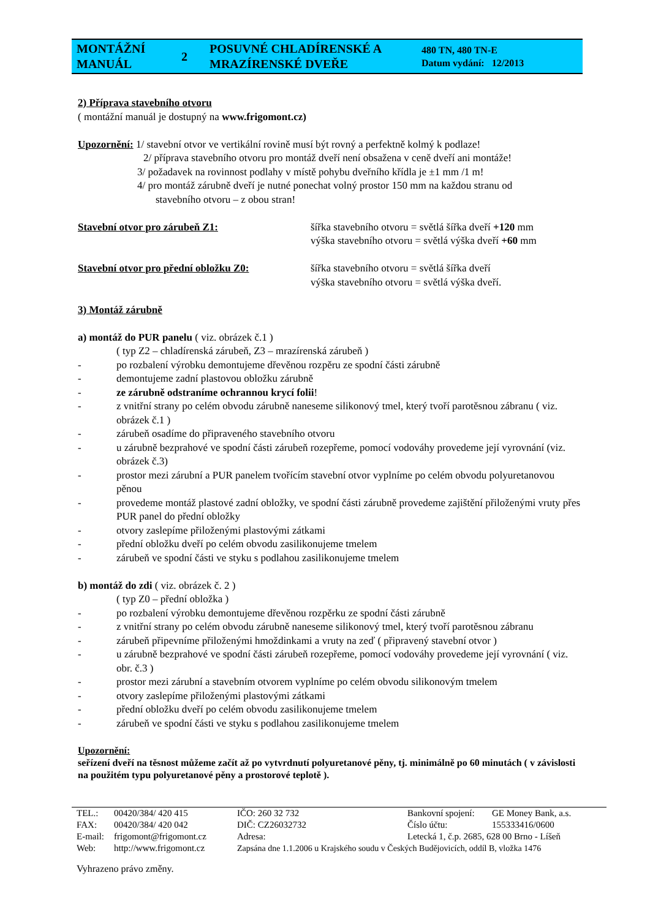| MONTÁŽNÍ MANUÁL | 2 | POSUVNÉ CHLADÍRENSKÉ A MRAZÍRENSKÉ DVEŘE | 480 TN, 480 TN-E Datum vydání: 12/2013 |
2) Příprava stavebního otvoru
( montážní manuál je dostupný na www.frigomont.cz)
Upozornění: 1/ stavební otvor ve vertikální rovině musí být rovný a perfektně kolmý k podlaze!
2/ příprava stavebního otvoru pro montáž dveří není obsažena v ceně dveří ani montáže!
3/ požadavek na rovinnost podlahy v místě pohybu dveřního křídla je ±1 mm /1 m!
4/ pro montáž zárubně dveří je nutné ponechat volný prostor 150 mm na každou stranu od
stavebního otvoru – z obou stran!
Stavební otvor pro zárubeň Z1: šířka stavebního otvoru = světlá šířka dveří +120 mm
výška stavebního otvoru = světlá výška dveří +60 mm
Stavební otvor pro přední obložku Z0: šířka stavebního otvoru = světlá šířka dveří
výška stavebního otvoru = světlá výška dveří.
3) Montáž zárubně
a) montáž do PUR panelu ( viz. obrázek č.1 )
( typ Z2 – chladírenská zárubeň, Z3 – mrazírenská zárubeň )
- po rozbalení výrobku demontujeme dřevěnou rozpěru ze spodní části zárubně
- demontujeme zadní plastovou obložku zárubně
- ze zárubně odstraníme ochrannou krycí folii!
- z vnitřní strany po celém obvodu zárubně naneseme silikonový tmel, který tvoří parotěsnou zábranu ( viz. obrázek č.1 )
- zárubeň osadíme do připraveného stavebního otvoru
- u zárubně bezprahové ve spodní části zárubeň rozepřeme, pomocí vodováhy provedeme její vyrovnání (viz. obrázek č.3)
- prostor mezi zárubní a PUR panelem tvořícím stavební otvor vyplníme po celém obvodu polyuretanovou pěnou
- provedeme montáž plastové zadní obložky, ve spodní části zárubně provedeme zajištění přiloženými vruty přes PUR panel do přední obložky
- otvory zaslepíme přiloženými plastovými zátkami
- přední obložku dveří po celém obvodu zasilikonujeme tmelem
- zárubeň ve spodní části ve styku s podlahou zasilikonujeme tmelem
b) montáž do zdi ( viz. obrázek č. 2 )
( typ Z0 – přední obložka )
- po rozbalení výrobku demontujeme dřevěnou rozpěrku ze spodní části zárubně
- z vnitřní strany po celém obvodu zárubně naneseme silikonový tmel, který tvoří parotěsnou zábranu
- zárubeň připevníme přiloženými hmoždinkami a vruty na zeď ( připravený stavební otvor )
- u zárubně bezprahové ve spodní části zárubeň rozepřeme, pomocí vodováhy provedeme její vyrovnání ( viz. obr. č.3 )
- prostor mezi zárubní a stavebním otvorem vyplníme po celém obvodu silikonovým tmelem
- otvory zaslepíme přiloženými plastovými zátkami
- přední obložku dveří po celém obvodu zasilikonujeme tmelem
- zárubeň ve spodní části ve styku s podlahou zasilikonujeme tmelem
Upozornění:
seřízení dveří na těsnost můžeme začít až po vytvrdnutí polyuretanové pěny, tj. minimálně po 60 minutách ( v závislosti na použitém typu polyuretanové pěny a prostorové teplotě ).
| TEL.: | 00420/384/ 420 415 | IČO: 260 32 732 | Bankovní spojení: | GE Money Bank, a.s. |
| FAX: | 00420/384/ 420 042 | DIČ: CZ26032732 | Číslo účtu: | 155333416/0600 |
| E-mail: | frigomont@frigomont.cz | Adresa: | Letecká 1, č.p. 2685, 628 00 Brno - Líšeň | |
| Web: | http://www.frigomont.cz | Zapsána dne 1.1.2006 u Krajského soudu v Českých Budějovicích, oddíl B, vložka 1476 | | |
Vyhrazeno právo změny.